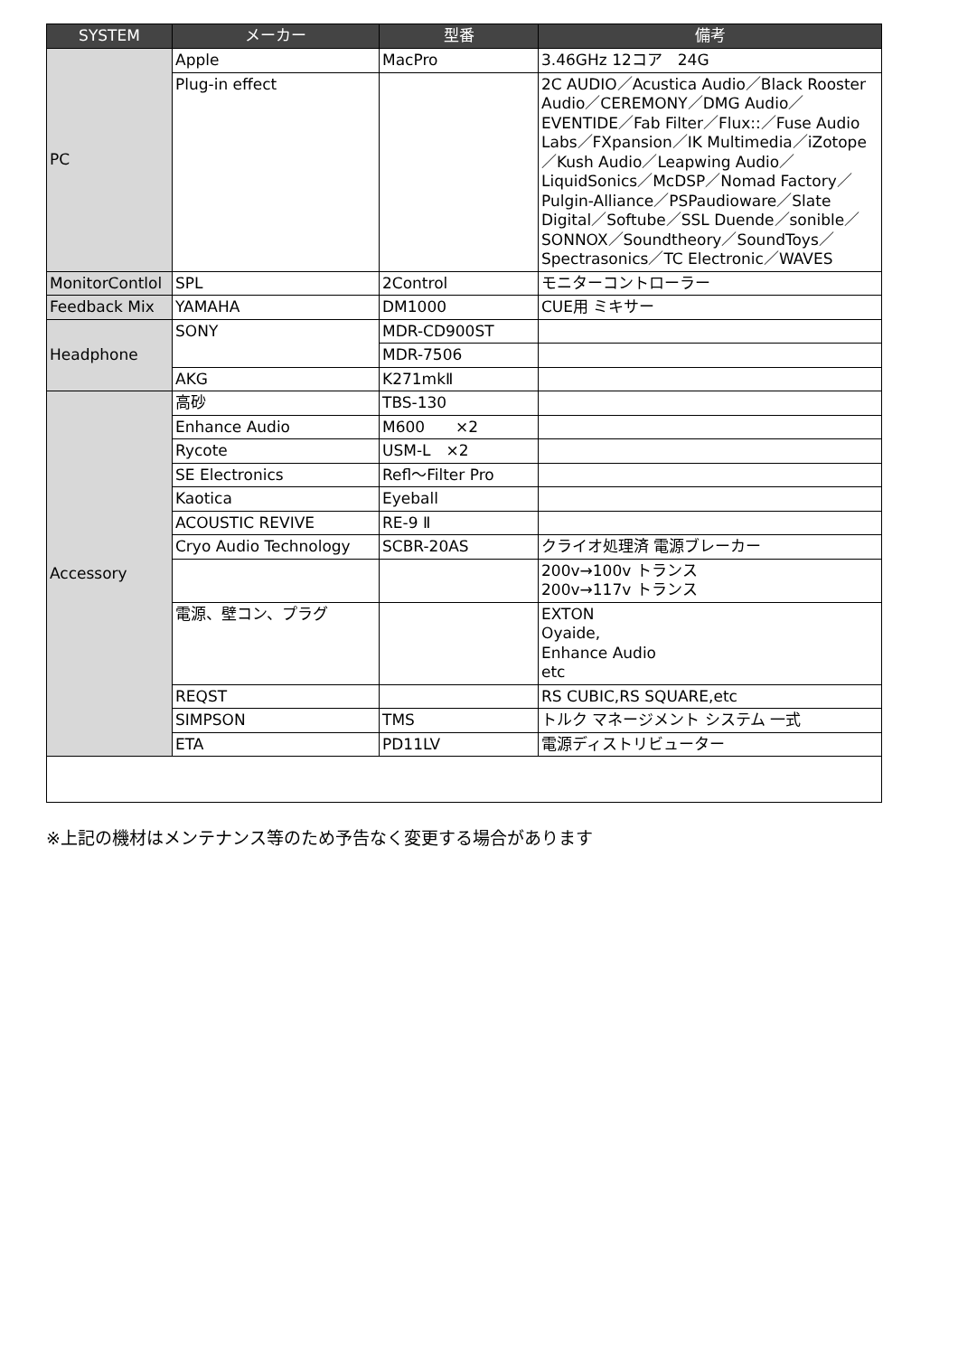| SYSTEM | メーカー | 型番 | 備考 |
| --- | --- | --- | --- |
| PC | Apple | MacPro | 3.46GHz 12コア 24G |
| | Plug-in effect | | 2C AUDIO／Acustica Audio／Black Rooster Audio／CEREMONY／DMG Audio／EVENTIDE／Fab Filter／Flux::／Fuse Audio Labs／FXpansion／IK Multimedia／iZotope／Kush Audio／Leapwing Audio／LiquidSonics／McDSP／Nomad Factory／Pulgin-Alliance／PSPaudioware／Slate Digital／Softube／SSL Duende／sonible／SONNOX／Soundtheory／SoundToys／Spectrasonics／TC Electronic／WAVES |
| MonitorContlol | SPL | 2Control | モニターコントローラー |
| Feedback Mix | YAMAHA | DM1000 | CUE用 ミキサー |
| Headphone | SONY | MDR-CD900ST | |
| | | MDR-7506 | |
| | AKG | K271mkⅡ | |
| Accessory | 高砂 | TBS-130 | |
| | Enhance Audio | M600 ×2 | |
| | Rycote | USM-L ×2 | |
| | SE Electronics | Refl〜Filter Pro | |
| | Kaotica | Eyeball | |
| | ACOUSTIC REVIVE | RE-9 Ⅱ | |
| | Cryo Audio Technology | SCBR-20AS | クライオ処理済 電源ブレーカー |
| | | | 200v→100v トランス 200v→117v トランス |
| | 電源、壁コン、プラグ | | EXTON Oyaide, Enhance Audio etc |
| | REQST | | RS CUBIC,RS SQUARE,etc |
| | SIMPSON | TMS | トルク マネージメント システム 一式 |
| | ETA | PD11LV | 電源ディストリビューター |
※上記の機材はメンテナンス等のため予告なく変更する場合があります